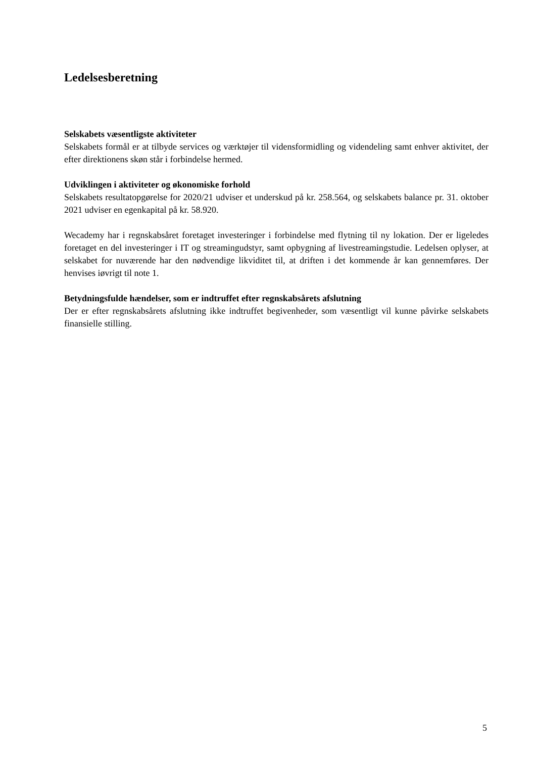Ledelsesberetning
Selskabets væsentligste aktiviteter
Selskabets formål er at tilbyde services og værktøjer til vidensformidling og videndeling samt enhver aktivitet, der efter direktionens skøn står i forbindelse hermed.
Udviklingen i aktiviteter og økonomiske forhold
Selskabets resultatopgørelse for 2020/21 udviser et underskud på kr. 258.564, og selskabets balance pr. 31. oktober 2021 udviser en egenkapital på kr. 58.920.
Wecademy har i regnskabsåret foretaget investeringer i forbindelse med flytning til ny lokation. Der er ligeledes foretaget en del investeringer i IT og streamingudstyr, samt opbygning af livestreamingstudie. Ledelsen oplyser, at selskabet for nuværende har den nødvendige likviditet til, at driften i det kommende år kan gennemføres. Der henvises iøvrigt til note 1.
Betydningsfulde hændelser, som er indtruffet efter regnskabsårets afslutning
Der er efter regnskabsårets afslutning ikke indtruffet begivenheder, som væsentligt vil kunne påvirke selskabets finansielle stilling.
5